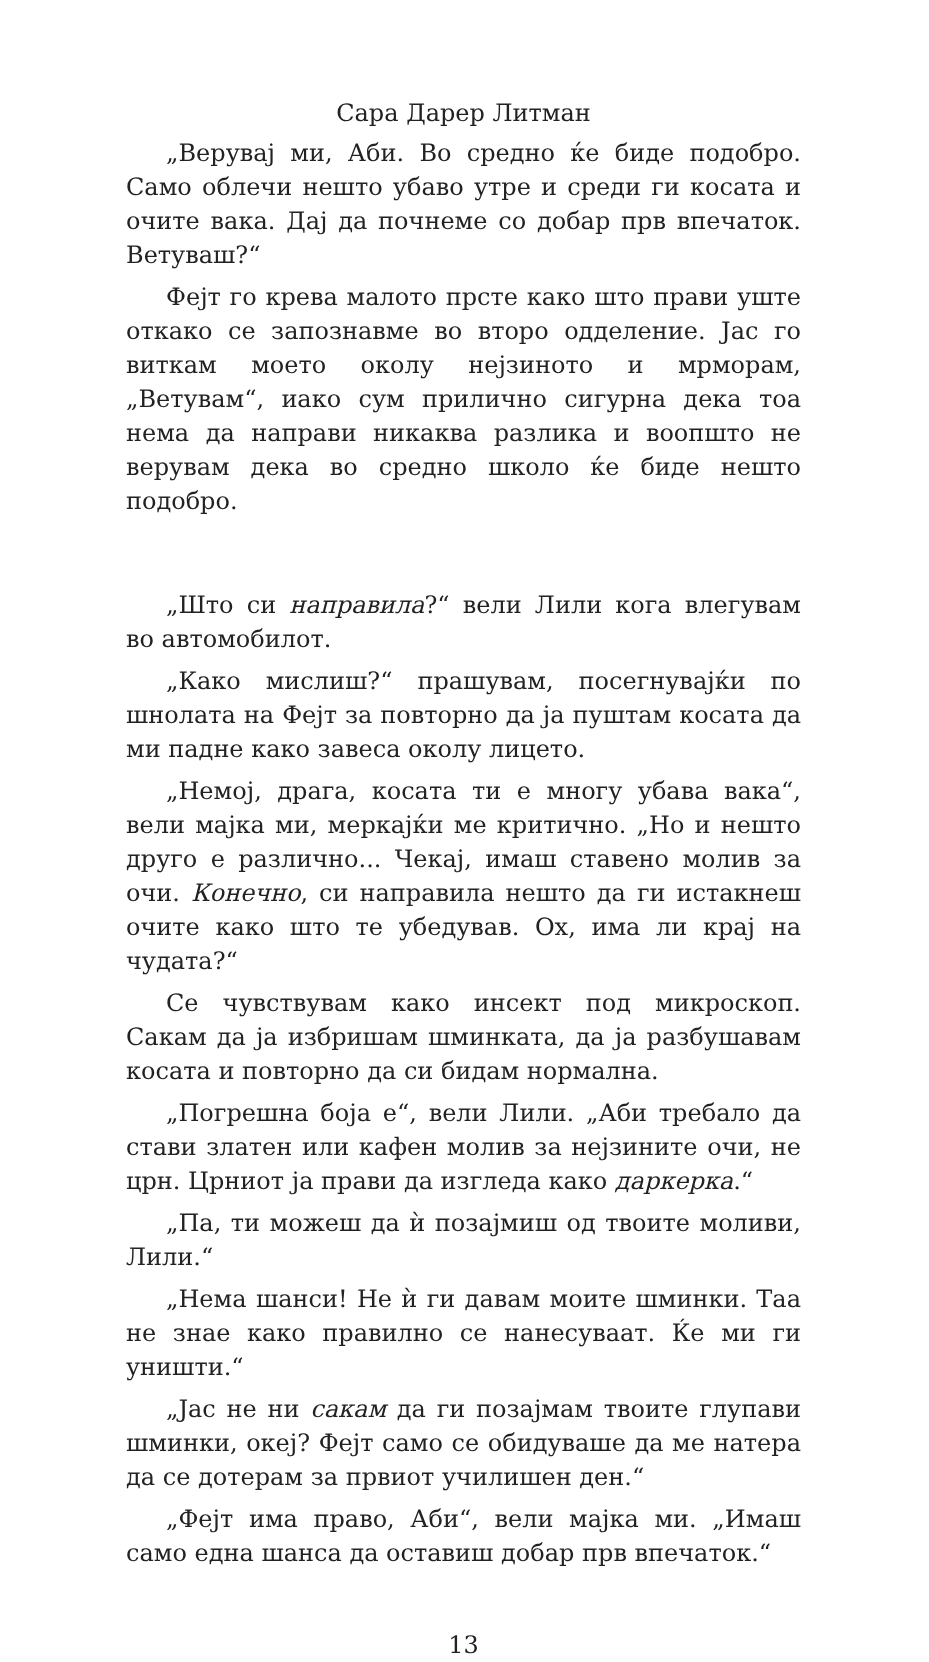Сара Дарер Литман
„Верувај ми, Аби. Во средно ќе биде подобро. Само облечи нешто убаво утре и среди ги косата и очите вака. Дај да почнеме со добар прв впечаток. Ветуваш?“
Фејт го крева малото прсте како што прави уште откако се запознавме во второ одделение. Јас го виткам моето околу нејзиното и мрморам, „Ветувам“, иако сум прилично сигурна дека тоа нема да направи никаква разлика и воопшто не верувам дека во средно школо ќе биде нешто подобро.
„Што си направила?“ вели Лили кога влегувам во автомобилот.
„Како мислиш?“ прашувам, посегнувајќи по шнолата на Фејт за повторно да ја пуштам косата да ми падне како завеса околу лицето.
„Немој, драга, косата ти е многу убава вака“, вели мајка ми, меркајќи ме критично. „Но и нешто друго е различно... Чекај, имаш ставено молив за очи. Конечно, си направила нешто да ги истакнеш очите како што те убедував. Ох, има ли крај на чудата?“
Се чувствувам како инсект под микроскоп. Сакам да ја избришам шминката, да ја разбушавам косата и повторно да си бидам нормална.
„Погрешна боја е“, вели Лили. „Аби требало да стави златен или кафен молив за нејзините очи, не црн. Црниот ја прави да изгледа како даркерка.“
„Па, ти можеш да ѝ позајмиш од твоите моливи, Лили.“
„Нема шанси! Не ѝ ги давам моите шминки. Таа не знае како правилно се нанесуваат. Ќе ми ги уништи.“
„Јас не ни сакам да ги позајмам твоите глупави шминки, океј? Фејт само се обидуваше да ме натера да се дотерам за првиот училишен ден.“
„Фејт има право, Аби“, вели мајка ми. „Имаш само една шанса да оставиш добар прв впечаток.“
13